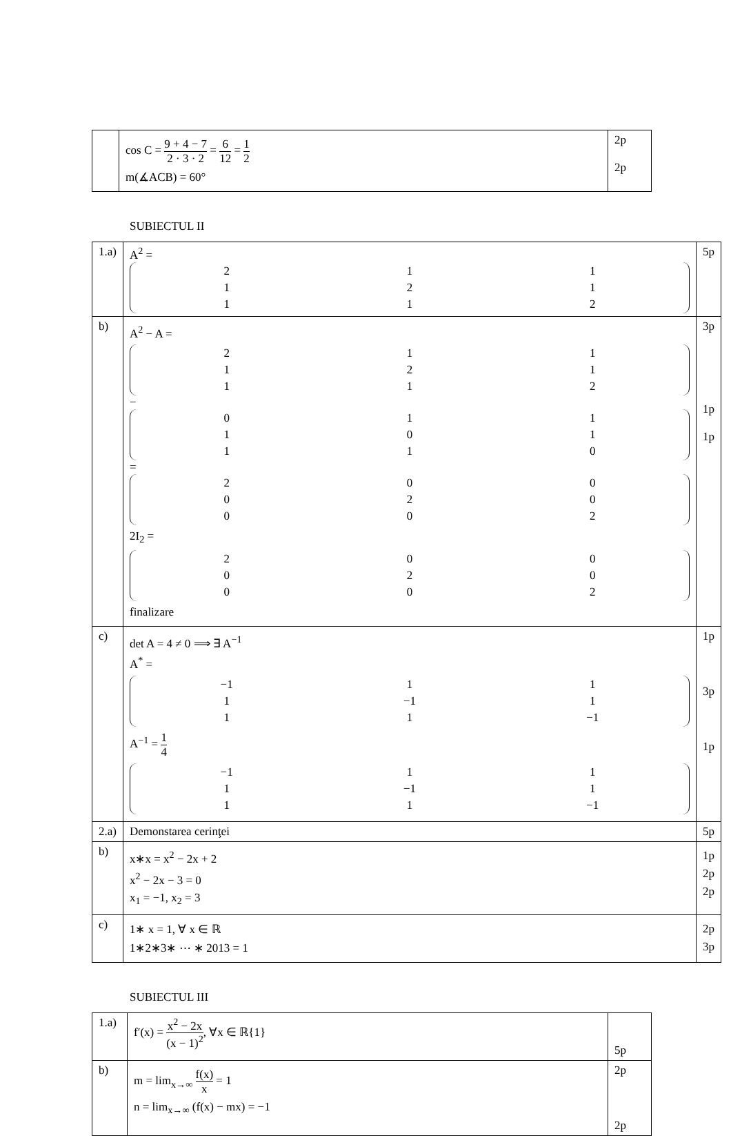| | cos C = 9 + 4 − 7 2 · 3 · 2 = 6 12 = 1 2 m(∡ACB) = 60° | 2p 2p |
SUBIECTUL II
| 1.a) | A<sup>2</sup> = / 2 / 1 / 1 / / 1 / 2 / 1 / / 1 / 1 / 2 / | 5p |
| b) | A<sup>2</sup> − A = / 2 / 1 / 1 / / 1 / 2 / 1 / / 1 / 1 / 2 / − / 0 / 1 / 1 / / 1 / 0 / 1 / / 1 / 1 / 0 / = / 2 / 0 / 0 / / 0 / 2 / 0 / / 0 / 0 / 2 / 2I<sub>2</sub> = / 2 / 0 / 0 / / 0 / 2 / 0 / / 0 / 0 / 2 / finalizare | 3p 1p 1p |
| c) | det A = 4 ≠ 0 ⟹ ∃ A<sup>−1</sup> A<sup>*</sup> = / −1 / 1 / 1 / / 1 / −1 / 1 / / 1 / 1 / −1 / A<sup>−1</sup> = 1 4 / −1 / 1 / 1 / / 1 / −1 / 1 / / 1 / 1 / −1 / | 1p 3p 1p |
| 2.a) | Demonstarea cerinţei | 5p |
| b) | x∗x = x<sup>2</sup> − 2x + 2 x<sup>2</sup> − 2x − 3 = 0 x<sub>1</sub> = −1, x<sub>2</sub> = 3 | 1p 2p 2p |
| c) | 1∗ x = 1, ∀ x ∈ ℝ 1∗2∗3∗ ⋯ ∗ 2013 = 1 | 2p 3p |
SUBIECTUL III
| 1.a) | f′(x) = x<sup>2</sup> − 2x (x − 1)<sup>2</sup> , ∀x ∈ ℝ{1} | 5p |
| b) | m = lim<sub>x→∞</sub> f(x) x = 1 n = lim<sub>x→∞</sub> (f(x) − mx) = −1 | 2p 2p |